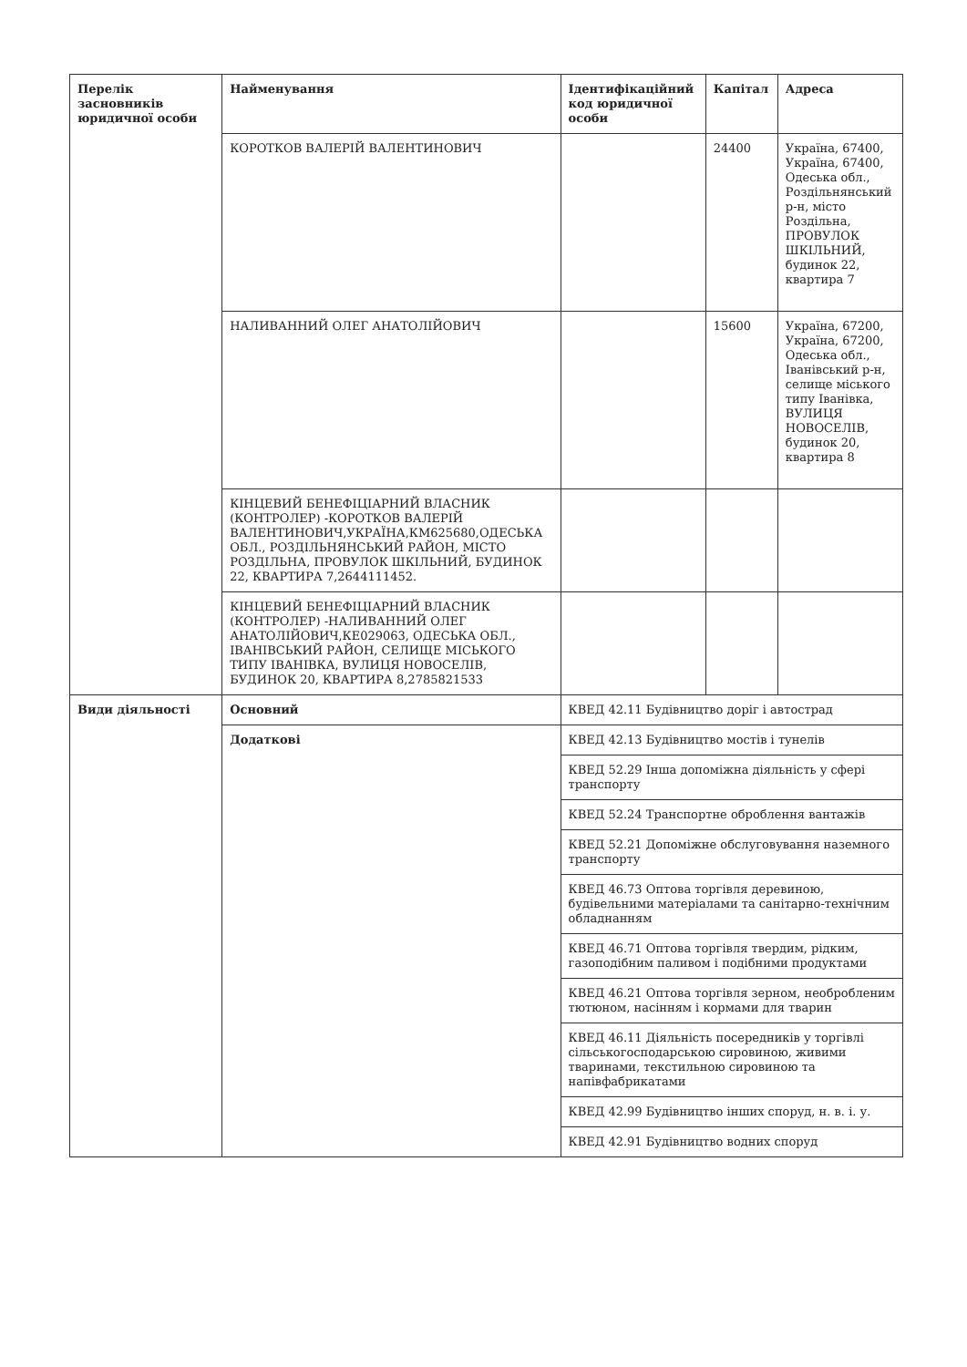| Перелік засновників юридичної особи | Найменування | Ідентифікаційний код юридичної особи | Капітал | Адреса |
| --- | --- | --- | --- | --- |
| | КОРОТКОВ ВАЛЕРІЙ ВАЛЕНТИНОВИЧ | | 24400 | Україна, 67400, Україна, 67400, Одеська обл., Роздільнянський р-н, місто Роздільна, ПРОВУЛОК ШКІЛЬНИЙ, будинок 22, квартира 7 |
| | НАЛИВАННИЙ ОЛЕГ АНАТОЛІЙОВИЧ | | 15600 | Україна, 67200, Україна, 67200, Одеська обл., Іванівський р-н, селище міського типу Іванівка, ВУЛИЦЯ НОВОСЕЛІВ, будинок 20, квартира 8 |
| | КІНЦЕВИЙ БЕНЕФІЦІАРНИЙ ВЛАСНИК (КОНТРОЛЕР) -КОРОТКОВ ВАЛЕРІЙ ВАЛЕНТИНОВИЧ,УКРАЇНА,КМ625680,ОДЕСЬКА ОБЛ., РОЗДІЛЬНЯНСЬКИЙ РАЙОН, МІСТО РОЗДІЛЬНА, ПРОВУЛОК ШКІЛЬНИЙ, БУДИНОК 22, КВАРТИРА 7,2644111452. | | | |
| | КІНЦЕВИЙ БЕНЕФІЦІАРНИЙ ВЛАСНИК (КОНТРОЛЕР) -НАЛИВАННИЙ ОЛЕГ АНАТОЛІЙОВИЧ,КЕ029063, ОДЕСЬКА ОБЛ., ІВАНІВСЬКИЙ РАЙОН, СЕЛИЩЕ МІСЬКОГО ТИПУ ІВАНІВКА, ВУЛИЦЯ НОВОСЕЛІВ, БУДИНОК 20, КВАРТИРА 8,2785821533 | | | |
| Види діяльності | Основний | КВЕД 42.11 Будівництво доріг і автострад | | |
| | Додаткові | КВЕД 42.13 Будівництво мостів і тунелів | | |
| | | КВЕД 52.29 Інша допоміжна діяльність у сфері транспорту | | |
| | | КВЕД 52.24 Транспортне оброблення вантажів | | |
| | | КВЕД 52.21 Допоміжне обслуговування наземного транспорту | | |
| | | КВЕД 46.73 Оптова торгівля деревиною, будівельними матеріалами та санітарно-технічним обладнанням | | |
| | | КВЕД 46.71 Оптова торгівля твердим, рідким, газоподібним паливом і подібними продуктами | | |
| | | КВЕД 46.21 Оптова торгівля зерном, необробленим тютюном, насінням і кормами для тварин | | |
| | | КВЕД 46.11 Діяльність посередників у торгівлі сільськогосподарською сировиною, живими тваринами, текстильною сировиною та напівфабрикатами | | |
| | | КВЕД 42.99 Будівництво інших споруд, н. в. і. у. | | |
| | | КВЕД 42.91 Будівництво водних споруд | | |